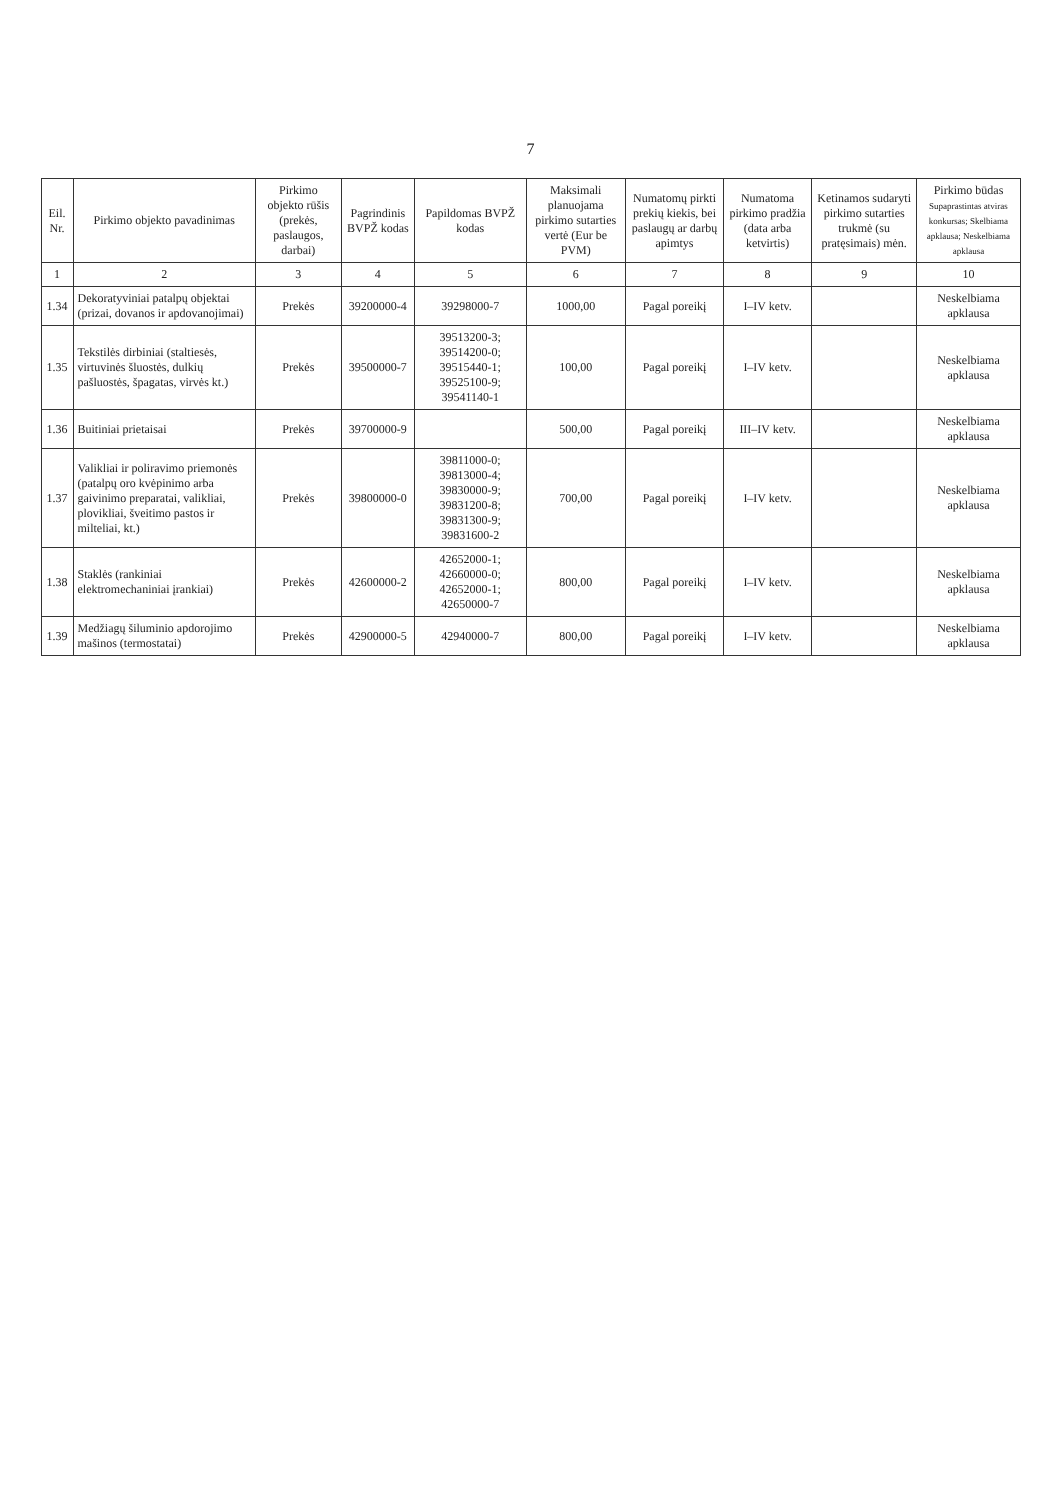7
| Eil. Nr. | Pirkimo objekto pavadinimas | Pirkimo objekto rūšis (prekės, paslaugos, darbai) | Pagrindinis BVPŽ kodas | Papildomas BVPŽ kodas | Maksimali planuojama pirkimo sutarties vertė (Eur be PVM) | Numatomų pirkti prekių kiekis, bei paslaugų ar darbų apimtys | Numatoma pirkimo pradžia (data arba ketvirtis) | Ketinamos sudaryti pirkimo sutarties trukmė (su pratęsimais) mėn. | Pirkimo būdas Supaprastintas atviras konkursas; Skelbiama apklausa; Neskelbiama apklausa |
| --- | --- | --- | --- | --- | --- | --- | --- | --- | --- |
| 1 | 2 | 3 | 4 | 5 | 6 | 7 | 8 | 9 | 10 |
| 1.34 | Dekoratyviniai patalpų objektai (prizai, dovanos ir apdovanojimai) | Prekės | 39200000-4 | 39298000-7 | 1000,00 | Pagal poreikį | I–IV ketv. | | Neskelbiama apklausa |
| 1.35 | Tekstilės dirbiniai (staltiesės, virtuvinės šluostės, dulkių pašluostės, špagatas, virvės kt.) | Prekės | 39500000-7 | 39513200-3; 39514200-0; 39515440-1; 39525100-9; 39541140-1 | 100,00 | Pagal poreikį | I–IV ketv. | | Neskelbiama apklausa |
| 1.36 | Buitiniai prietaisai | Prekės | 39700000-9 | | 500,00 | Pagal poreikį | III–IV ketv. | | Neskelbiama apklausa |
| 1.37 | Valikliai ir poliravimo priemonės (patalpų oro kvėpinimo arba gaivinimo preparatai, valikliai, plovikliai, šveitimo pastos ir milteliai, kt.) | Prekės | 39800000-0 | 39811000-0; 39813000-4; 39830000-9; 39831200-8; 39831300-9; 39831600-2 | 700,00 | Pagal poreikį | I–IV ketv. | | Neskelbiama apklausa |
| 1.38 | Staklės (rankiniai elektromechaniniai įrankiai) | Prekės | 42600000-2 | 42652000-1; 42660000-0; 42652000-1; 42650000-7 | 800,00 | Pagal poreikį | I–IV ketv. | | Neskelbiama apklausa |
| 1.39 | Medžiagų šiluminio apdorojimo mašinos (termostatai) | Prekės | 42900000-5 | 42940000-7 | 800,00 | Pagal poreikį | I–IV ketv. | | Neskelbiama apklausa |